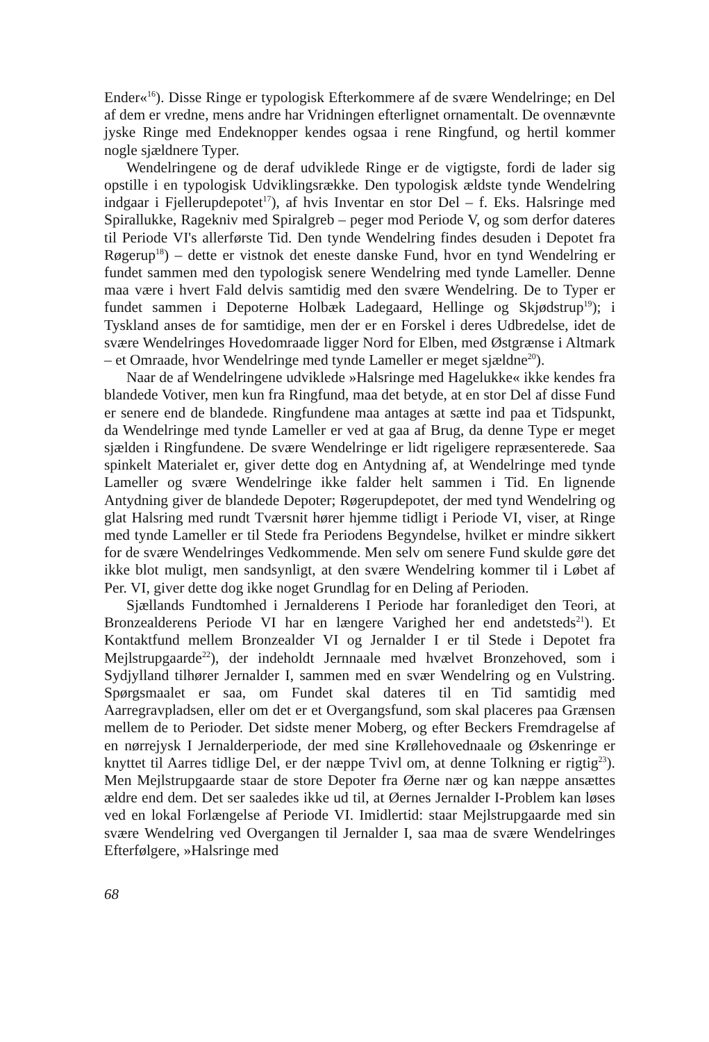Ender«<sup>16</sup>). Disse Ringe er typologisk Efterkommere af de svære Wendelringe; en Del af dem er vredne, mens andre har Vridningen efterlignet ornamentalt. De ovennævnte jyske Ringe med Endeknopper kendes ogsaa i rene Ringfund, og hertil kommer nogle sjældnere Typer.
Wendelringene og de deraf udviklede Ringe er de vigtigste, fordi de lader sig opstille i en typologisk Udviklingsrække. Den typologisk ældste tynde Wendelring indgaar i Fjellerupdepotet<sup>17</sup>), af hvis Inventar en stor Del – f. Eks. Halsringe med Spirallukke, Ragekniv med Spiralgreb – peger mod Periode V, og som derfor dateres til Periode VI's allerførste Tid. Den tynde Wendelring findes desuden i Depotet fra Røgerup<sup>18</sup>) – dette er vistnok det eneste danske Fund, hvor en tynd Wendelring er fundet sammen med den typologisk senere Wendelring med tynde Lameller. Denne maa være i hvert Fald delvis samtidig med den svære Wendelring. De to Typer er fundet sammen i Depoterne Holbæk Ladegaard, Hellinge og Skjødstrup<sup>19</sup>); i Tyskland anses de for samtidige, men der er en Forskel i deres Udbredelse, idet de svære Wendelringes Hovedomraade ligger Nord for Elben, med Østgrænse i Altmark – et Omraade, hvor Wendelringe med tynde Lameller er meget sjældne<sup>20</sup>).
Naar de af Wendelringene udviklede »Halsringe med Hagelukke« ikke kendes fra blandede Votiver, men kun fra Ringfund, maa det betyde, at en stor Del af disse Fund er senere end de blandede. Ringfundene maa antages at sætte ind paa et Tidspunkt, da Wendelringe med tynde Lameller er ved at gaa af Brug, da denne Type er meget sjælden i Ringfundene. De svære Wendelringe er lidt rigeligere repræsenterede. Saa spinkelt Materialet er, giver dette dog en Antydning af, at Wendelringe med tynde Lameller og svære Wendelringe ikke falder helt sammen i Tid. En lignende Antydning giver de blandede Depoter; Røgerupdepotet, der med tynd Wendelring og glat Halsring med rundt Tværsnit hører hjemme tidligt i Periode VI, viser, at Ringe med tynde Lameller er til Stede fra Periodens Begyndelse, hvilket er mindre sikkert for de svære Wendelringes Vedkommende. Men selv om senere Fund skulde gøre det ikke blot muligt, men sandsynligt, at den svære Wendelring kommer til i Løbet af Per. VI, giver dette dog ikke noget Grundlag for en Deling af Perioden.
Sjællands Fundtomhed i Jernalderens I Periode har foranlediget den Teori, at Bronzealderens Periode VI har en længere Varighed her end andetsteds<sup>21</sup>). Et Kontaktfund mellem Bronzealder VI og Jernalder I er til Stede i Depotet fra Mejlstrupgaarde<sup>22</sup>), der indeholdt Jernnaale med hvælvet Bronzehoved, som i Sydjylland tilhører Jernalder I, sammen med en svær Wendelring og en Vulstring. Spørgsmaalet er saa, om Fundet skal dateres til en Tid samtidig med Aarregravpladsen, eller om det er et Overgangsfund, som skal placeres paa Grænsen mellem de to Perioder. Det sidste mener Moberg, og efter Beckers Fremdragelse af en nørrejysk I Jernalderperiode, der med sine Krøllehovednaale og Øskenringe er knyttet til Aarres tidlige Del, er der næppe Tvivl om, at denne Tolkning er rigtig<sup>23</sup>). Men Mejlstrupgaarde staar de store Depoter fra Øerne nær og kan næppe ansættes ældre end dem. Det ser saaledes ikke ud til, at Øernes Jernalder I-Problem kan løses ved en lokal Forlængelse af Periode VI. Imidlertid: staar Mejlstrupgaarde med sin svære Wendelring ved Overgangen til Jernalder I, saa maa de svære Wendelringes Efterfølgere, »Halsringe med
68